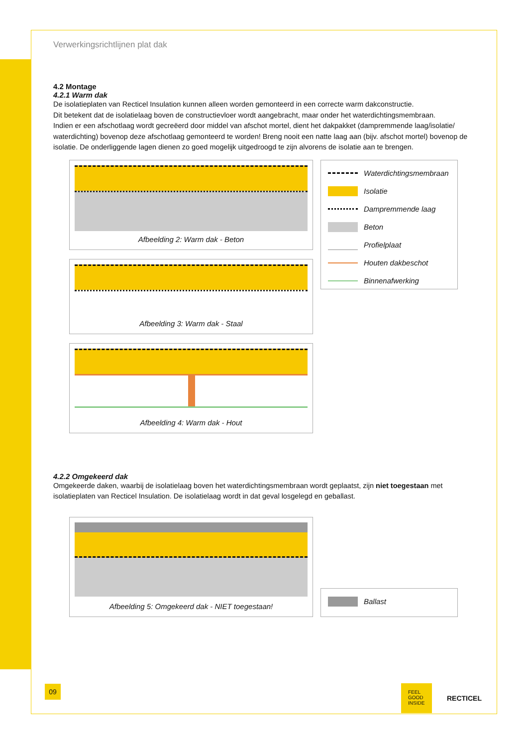Verwerkingsrichtlijnen plat dak
4.2 Montage
4.2.1 Warm dak
De isolatieplaten van Recticel Insulation kunnen alleen worden gemonteerd in een correcte warm dakconstructie.
Dit betekent dat de isolatielaag boven de constructievloer wordt aangebracht, maar onder het waterdichtingsmembraan.
Indien er een afschotlaag wordt gecreëerd door middel van afschot mortel, dient het dakpakket (dampremmende laag/isolatie/ waterdichting) bovenop deze afschotlaag gemonteerd te worden! Breng nooit een natte laag aan (bijv. afschot mortel) bovenop de isolatie. De onderliggende lagen dienen zo goed mogelijk uitgedroogd te zijn alvorens de isolatie aan te brengen.
Afbeelding 2: Warm dak - Beton
Afbeelding 3: Warm dak - Staal
Afbeelding 4: Warm dak - Hout
Waterdichtingsmembraan
Isolatie
Dampremmende laag
Beton
Profielplaat
Houten dakbeschot
Binnenafwerking
4.2.2 Omgekeerd dak
Omgekeerde daken, waarbij de isolatielaag boven het waterdichtingsmembraan wordt geplaatst, zijn niet toegestaan met isolatieplaten van Recticel Insulation. De isolatielaag wordt in dat geval losgelegd en geballast.
Afbeelding 5: Omgekeerd dak - NIET toegestaan!
Ballast
09
FEEL
GOOD
INSIDE
RECTICEL